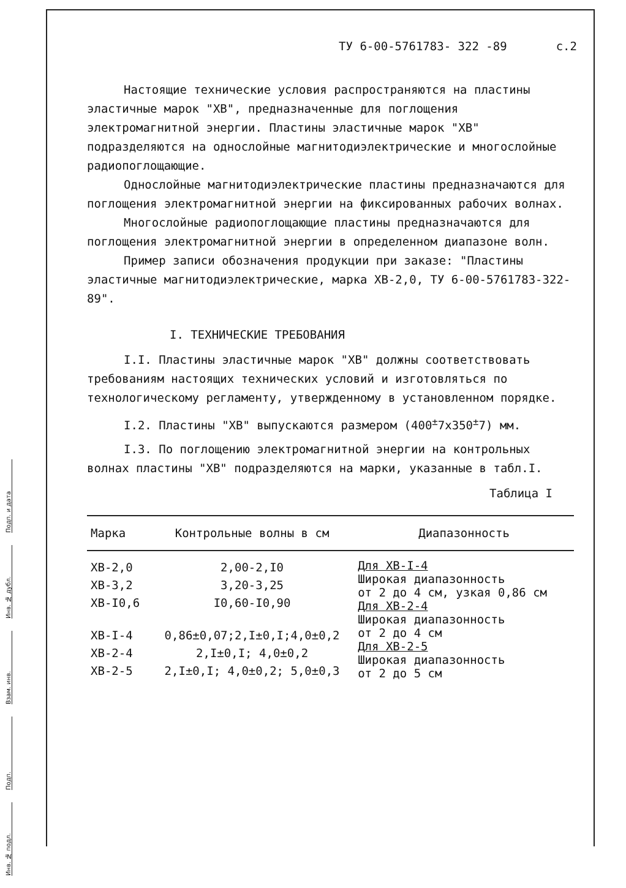Подп. и дата
Инв. № дубл.
Взам. инв.
Подп.
Инв. № подл.
ТУ 6-00-5761783- 322 -89 с.2
Настоящие технические условия распространяются на пластины эластичные марок "ХВ", предназначенные для поглощения электромагнитной энергии. Пластины эластичные марок "ХВ" подразделяются на однослойные магнитодиэлектрические и многослойные радиопоглощающие.
Однослойные магнитодиэлектрические пластины предназначаются для поглощения электромагнитной энергии на фиксированных рабочих волнах.
Многослойные радиопоглощающие пластины предназначаются для поглощения электромагнитной энергии в определенном диапазоне волн.
Пример записи обозначения продукции при заказе: "Пластины эластичные магнитодиэлектрические, марка ХВ-2,0, ТУ 6-00-5761783-322-89".
I. ТЕХНИЧЕСКИЕ ТРЕБОВАНИЯ
I.I. Пластины эластичные марок "ХВ" должны соответствовать требованиям настоящих технических условий и изготовляться по технологическому регламенту, утвержденному в установленном порядке.
I.2. Пластины "ХВ" выпускаются размером (400<sup>±</sup>7х350<sup>±</sup>7) мм.
I.3. По поглощению электромагнитной энергии на контрольных волнах пластины "ХВ" подразделяются на марки, указанные в табл.I.
Таблица I
| Марка | Контрольные волны в см | Диапазонность |
| --- | --- | --- |
| ХВ-2,0 ХВ-3,2 ХВ-I0,6 | 2,00-2,I0 3,20-3,25 I0,60-I0,90 | Для ХВ-I-4 Широкая диапазонность от 2 до 4 см, узкая 0,86 см Для ХВ-2-4 Широкая диапазонность от 2 до 4 см Для ХВ-2-5 Широкая диапазонность от 2 до 5 см |
| ХВ-I-4 ХВ-2-4 ХВ-2-5 | 0,86±0,07;2,I±0,I;4,0±0,2 2,I±0,I; 4,0±0,2 2,I±0,I; 4,0±0,2; 5,0±0,3 | |